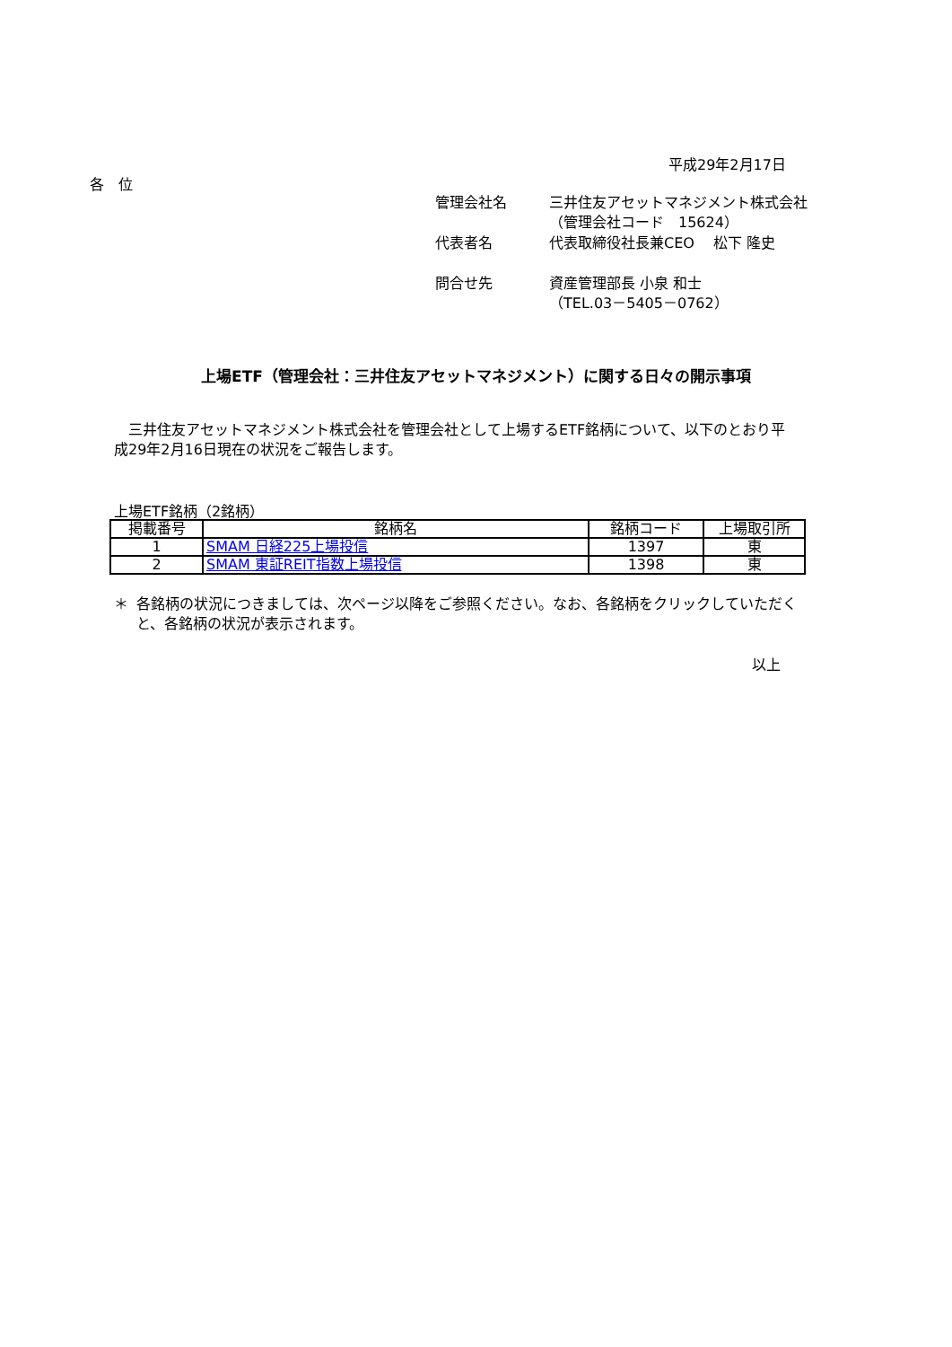平成29年2月17日
各　位
| 管理会社名 | 三井住友アセットマネジメント株式会社 （管理会社コード 15624） |
| 代表者名 | 代表取締役社長兼CEO 松下 隆史 |
| 問合せ先 | 資産管理部長 小泉 和士 （TEL.03－5405－0762） |
上場ETF（管理会社：三井住友アセットマネジメント）に関する日々の開示事項
　三井住友アセットマネジメント株式会社を管理会社として上場するETF銘柄について、以下のとおり平成29年2月16日現在の状況をご報告します。
上場ETF銘柄（2銘柄）
| 掲載番号 | 銘柄名 | 銘柄コード | 上場取引所 |
| --- | --- | --- | --- |
| 1 | SMAM 日経225上場投信 | 1397 | 東 |
| 2 | SMAM 東証REIT指数上場投信 | 1398 | 東 |
＊ 各銘柄の状況につきましては、次ページ以降をご参照ください。なお、各銘柄をクリックしていただくと、各銘柄の状況が表示されます。
以上